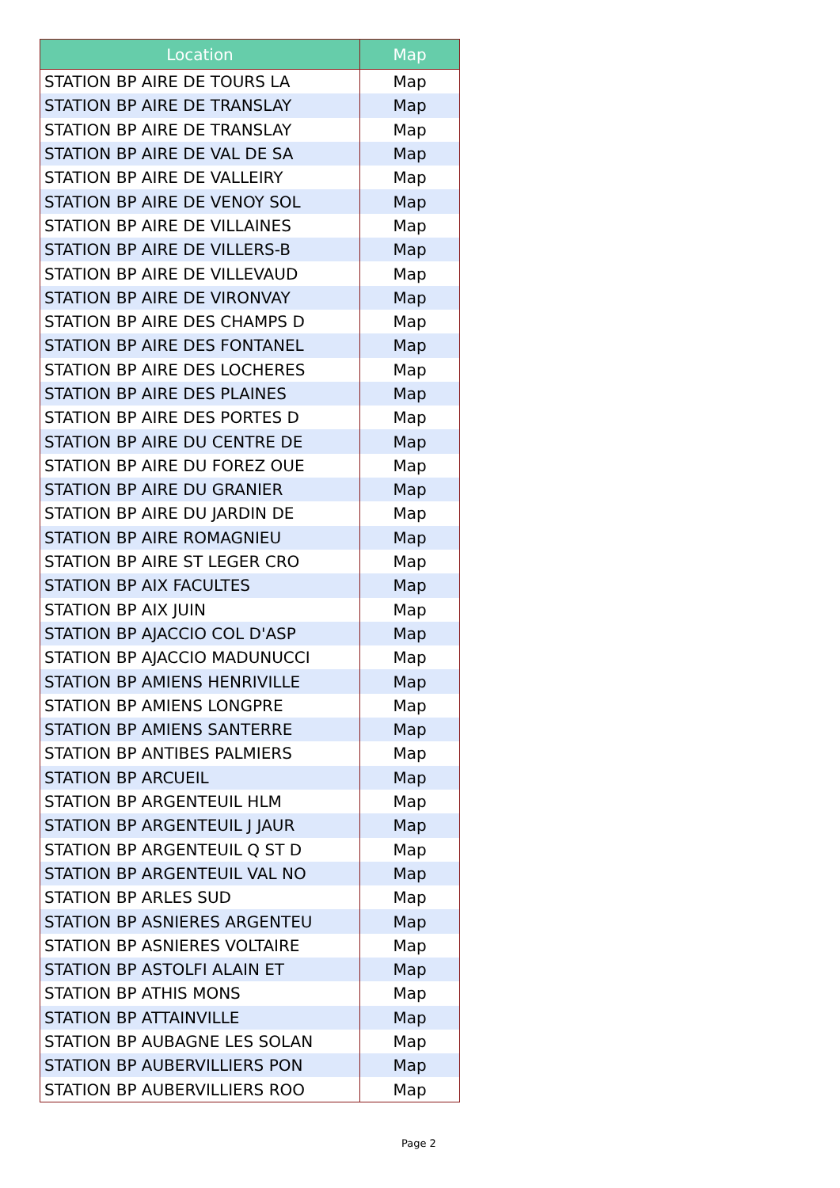| Location | Map |
| --- | --- |
| STATION BP AIRE DE TOURS LA | Map |
| STATION BP AIRE DE TRANSLAY | Map |
| STATION BP AIRE DE TRANSLAY | Map |
| STATION BP AIRE DE VAL DE SA | Map |
| STATION BP AIRE DE VALLEIRY | Map |
| STATION BP AIRE DE VENOY SOL | Map |
| STATION BP AIRE DE VILLAINES | Map |
| STATION BP AIRE DE VILLERS-B | Map |
| STATION BP AIRE DE VILLEVAUD | Map |
| STATION BP AIRE DE VIRONVAY | Map |
| STATION BP AIRE DES CHAMPS D | Map |
| STATION BP AIRE DES FONTANEL | Map |
| STATION BP AIRE DES LOCHERES | Map |
| STATION BP AIRE DES PLAINES | Map |
| STATION BP AIRE DES PORTES D | Map |
| STATION BP AIRE DU CENTRE DE | Map |
| STATION BP AIRE DU FOREZ OUE | Map |
| STATION BP AIRE DU GRANIER | Map |
| STATION BP AIRE DU JARDIN DE | Map |
| STATION BP AIRE ROMAGNIEU | Map |
| STATION BP AIRE ST LEGER CRO | Map |
| STATION BP AIX FACULTES | Map |
| STATION BP AIX JUIN | Map |
| STATION BP AJACCIO COL D'ASP | Map |
| STATION BP AJACCIO MADUNUCCI | Map |
| STATION BP AMIENS HENRIVILLE | Map |
| STATION BP AMIENS LONGPRE | Map |
| STATION BP AMIENS SANTERRE | Map |
| STATION BP ANTIBES PALMIERS | Map |
| STATION BP ARCUEIL | Map |
| STATION BP ARGENTEUIL HLM | Map |
| STATION BP ARGENTEUIL J JAUR | Map |
| STATION BP ARGENTEUIL Q ST D | Map |
| STATION BP ARGENTEUIL VAL NO | Map |
| STATION BP ARLES SUD | Map |
| STATION BP ASNIERES ARGENTEU | Map |
| STATION BP ASNIERES VOLTAIRE | Map |
| STATION BP ASTOLFI ALAIN ET | Map |
| STATION BP ATHIS MONS | Map |
| STATION BP ATTAINVILLE | Map |
| STATION BP AUBAGNE LES SOLAN | Map |
| STATION BP AUBERVILLIERS PON | Map |
| STATION BP AUBERVILLIERS ROO | Map |
Page 2